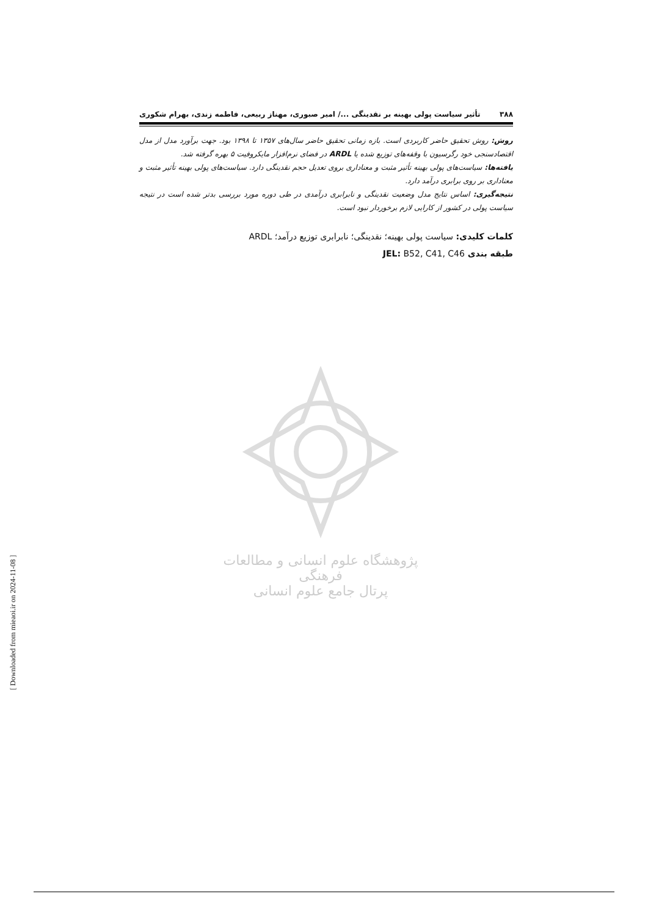۳۸۸ تأثیر سیاست پولی بهینه بر نقدینگی .../ امیر صبوری، مهناز ربیعی، فاطمه زندی، بهرام شکوری
روش: روش تحقیق حاضر کاربردی است. بازه زمانی تحقیق حاضر سال‌های ۱۳۵۷ تا ۱۳۹۸ بود. جهت برآورد مدل از مدل اقتصادسنجی خود رگرسیون با وقفه‌های توزیع شده یا ARDL در فضای نرم‌افزار مایکروفیت ۵ بهره گرفته شد.
یافته‌ها: سیاست‌های پولی بهینه تأثیر مثبت و معناداری بروی تعدیل حجم نقدینگی دارد. سیاست‌های پولی بهینه تأثیر مثبت و معناداری بر روی برابری درآمد دارد.
نتیجه‌گیری: اساس نتایج مدل وضعیت نقدینگی و نابرابری درآمدی در طی دوره مورد بررسی بدتر شده است در نتیجه سیاست پولی در کشور از کارایی لازم برخوردار نبود است.
کلمات کلیدی: سیاست پولی بهینه؛ نقدینگی؛ نابرابری توزیع درآمد؛ ARDL
طبقه بندی JEL: B52, C41, C46
پژوهشگاه علوم انسانی و مطالعات فرهنگی
پرتال جامع علوم انسانی
[ Downloaded from mieaoi.ir on 2024-11-08 ]